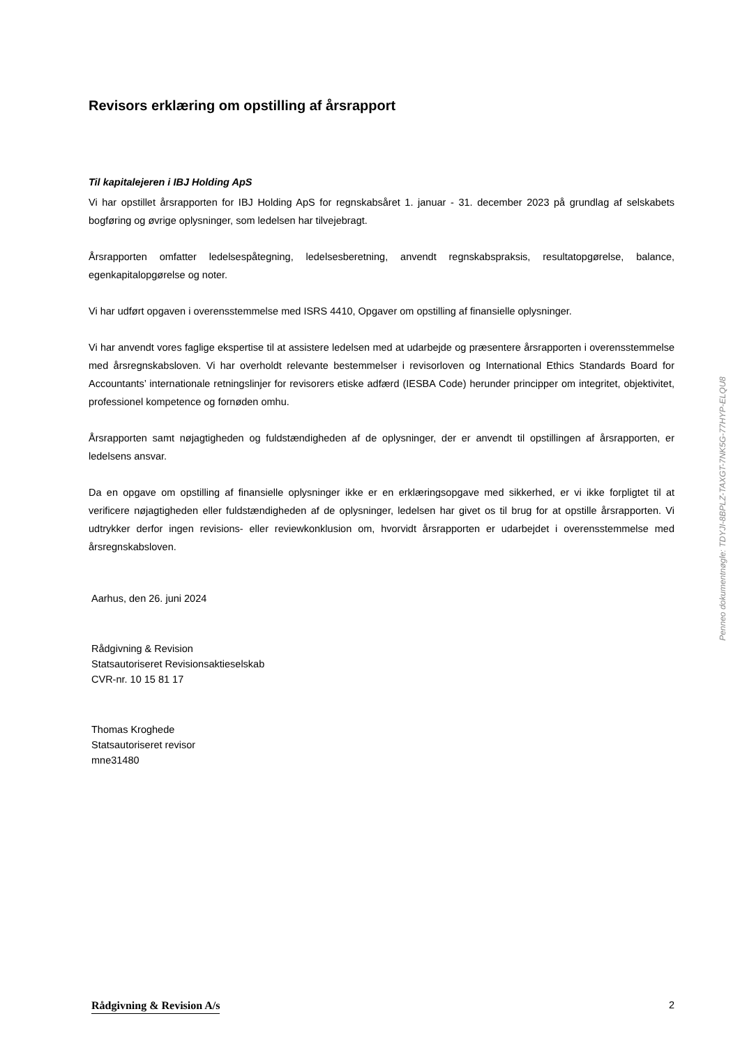Revisors erklæring om opstilling af årsrapport
Til kapitalejeren i IBJ Holding ApS
Vi har opstillet årsrapporten for IBJ Holding ApS for regnskabsåret 1. januar - 31. december 2023 på grundlag af selskabets bogføring og øvrige oplysninger, som ledelsen har tilvejebragt.
Årsrapporten omfatter ledelsespåtegning, ledelsesberetning, anvendt regnskabspraksis, resultatopgørelse, balance, egenkapitalopgørelse og noter.
Vi har udført opgaven i overensstemmelse med ISRS 4410, Opgaver om opstilling af finansielle oplysninger.
Vi har anvendt vores faglige ekspertise til at assistere ledelsen med at udarbejde og præsentere årsrapporten i overensstemmelse med årsregnskabsloven. Vi har overholdt relevante bestemmelser i revisorloven og International Ethics Standards Board for Accountants’ internationale retningslinjer for revisorers etiske adfærd (IESBA Code) herunder principper om integritet, objektivitet, professionel kompetence og fornøden omhu.
Årsrapporten samt nøjagtigheden og fuldstændigheden af de oplysninger, der er anvendt til opstillingen af årsrapporten, er ledelsens ansvar.
Da en opgave om opstilling af finansielle oplysninger ikke er en erklæringsopgave med sikkerhed, er vi ikke forpligtet til at verificere nøjagtigheden eller fuldstændigheden af de oplysninger, ledelsen har givet os til brug for at opstille årsrapporten. Vi udtrykker derfor ingen revisions- eller reviewkonklusion om, hvorvidt årsrapporten er udarbejdet i overensstemmelse med årsregnskabsloven.
Aarhus, den 26. juni 2024
Rådgivning & Revision
Statsautoriseret Revisionsaktieselskab
CVR-nr. 10 15 81 17
Thomas Kroghede
Statsautoriseret revisor
mne31480
Penneo dokumentnøgle: TDYJI-8BPLZ-TAXGT-7NK5G-77HYP-ELQU8
Rådgivning & Revision A/s 2